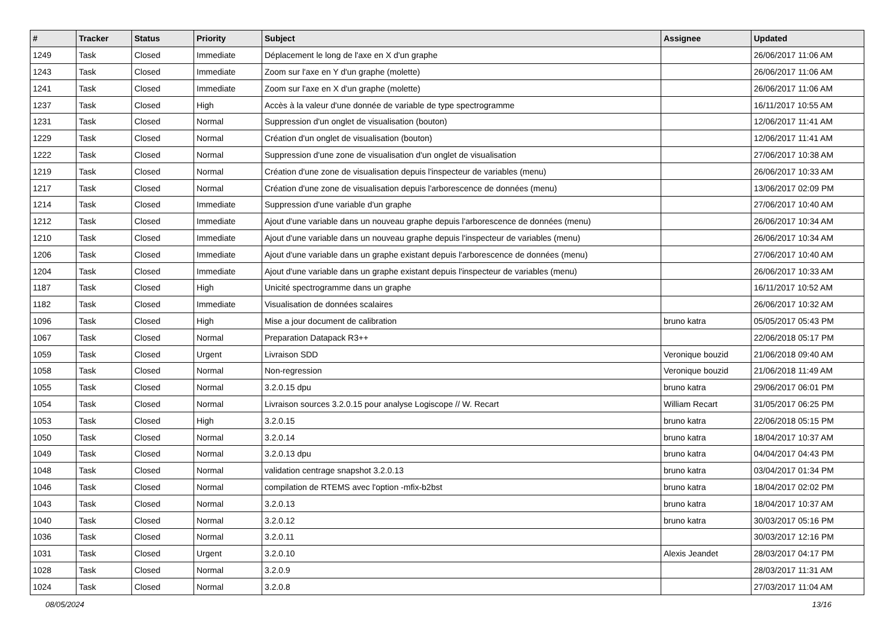| # | Tracker | Status | Priority | Subject | Assignee | Updated |
| --- | --- | --- | --- | --- | --- | --- |
| 1249 | Task | Closed | Immediate | Déplacement le long de l'axe en X d'un graphe | | 26/06/2017 11:06 AM |
| 1243 | Task | Closed | Immediate | Zoom sur l'axe en Y d'un graphe (molette) | | 26/06/2017 11:06 AM |
| 1241 | Task | Closed | Immediate | Zoom sur l'axe en X d'un graphe (molette) | | 26/06/2017 11:06 AM |
| 1237 | Task | Closed | High | Accès à la valeur d'une donnée de variable de type spectrogramme | | 16/11/2017 10:55 AM |
| 1231 | Task | Closed | Normal | Suppression d'un onglet de visualisation (bouton) | | 12/06/2017 11:41 AM |
| 1229 | Task | Closed | Normal | Création d'un onglet de visualisation (bouton) | | 12/06/2017 11:41 AM |
| 1222 | Task | Closed | Normal | Suppression d'une zone de visualisation d'un onglet de visualisation | | 27/06/2017 10:38 AM |
| 1219 | Task | Closed | Normal | Création d'une zone de visualisation depuis l'inspecteur de variables (menu) | | 26/06/2017 10:33 AM |
| 1217 | Task | Closed | Normal | Création d'une zone de visualisation depuis l'arborescence de données (menu) | | 13/06/2017 02:09 PM |
| 1214 | Task | Closed | Immediate | Suppression d'une variable d'un graphe | | 27/06/2017 10:40 AM |
| 1212 | Task | Closed | Immediate | Ajout d'une variable dans un nouveau graphe depuis l'arborescence de données (menu) | | 26/06/2017 10:34 AM |
| 1210 | Task | Closed | Immediate | Ajout d'une variable dans un nouveau graphe depuis l'inspecteur de variables (menu) | | 26/06/2017 10:34 AM |
| 1206 | Task | Closed | Immediate | Ajout d'une variable dans un graphe existant depuis l'arborescence de données (menu) | | 27/06/2017 10:40 AM |
| 1204 | Task | Closed | Immediate | Ajout d'une variable dans un graphe existant depuis l'inspecteur de variables (menu) | | 26/06/2017 10:33 AM |
| 1187 | Task | Closed | High | Unicité spectrogramme dans un graphe | | 16/11/2017 10:52 AM |
| 1182 | Task | Closed | Immediate | Visualisation de données scalaires | | 26/06/2017 10:32 AM |
| 1096 | Task | Closed | High | Mise a jour document de calibration | bruno katra | 05/05/2017 05:43 PM |
| 1067 | Task | Closed | Normal | Preparation Datapack R3++ | | 22/06/2018 05:17 PM |
| 1059 | Task | Closed | Urgent | Livraison SDD | Veronique bouzid | 21/06/2018 09:40 AM |
| 1058 | Task | Closed | Normal | Non-regression | Veronique bouzid | 21/06/2018 11:49 AM |
| 1055 | Task | Closed | Normal | 3.2.0.15 dpu | bruno katra | 29/06/2017 06:01 PM |
| 1054 | Task | Closed | Normal | Livraison sources 3.2.0.15 pour analyse Logiscope // W. Recart | William Recart | 31/05/2017 06:25 PM |
| 1053 | Task | Closed | High | 3.2.0.15 | bruno katra | 22/06/2018 05:15 PM |
| 1050 | Task | Closed | Normal | 3.2.0.14 | bruno katra | 18/04/2017 10:37 AM |
| 1049 | Task | Closed | Normal | 3.2.0.13 dpu | bruno katra | 04/04/2017 04:43 PM |
| 1048 | Task | Closed | Normal | validation centrage snapshot 3.2.0.13 | bruno katra | 03/04/2017 01:34 PM |
| 1046 | Task | Closed | Normal | compilation de RTEMS avec l'option -mfix-b2bst | bruno katra | 18/04/2017 02:02 PM |
| 1043 | Task | Closed | Normal | 3.2.0.13 | bruno katra | 18/04/2017 10:37 AM |
| 1040 | Task | Closed | Normal | 3.2.0.12 | bruno katra | 30/03/2017 05:16 PM |
| 1036 | Task | Closed | Normal | 3.2.0.11 | | 30/03/2017 12:16 PM |
| 1031 | Task | Closed | Urgent | 3.2.0.10 | Alexis Jeandet | 28/03/2017 04:17 PM |
| 1028 | Task | Closed | Normal | 3.2.0.9 | | 28/03/2017 11:31 AM |
| 1024 | Task | Closed | Normal | 3.2.0.8 | | 27/03/2017 11:04 AM |
08/05/2024 13/16